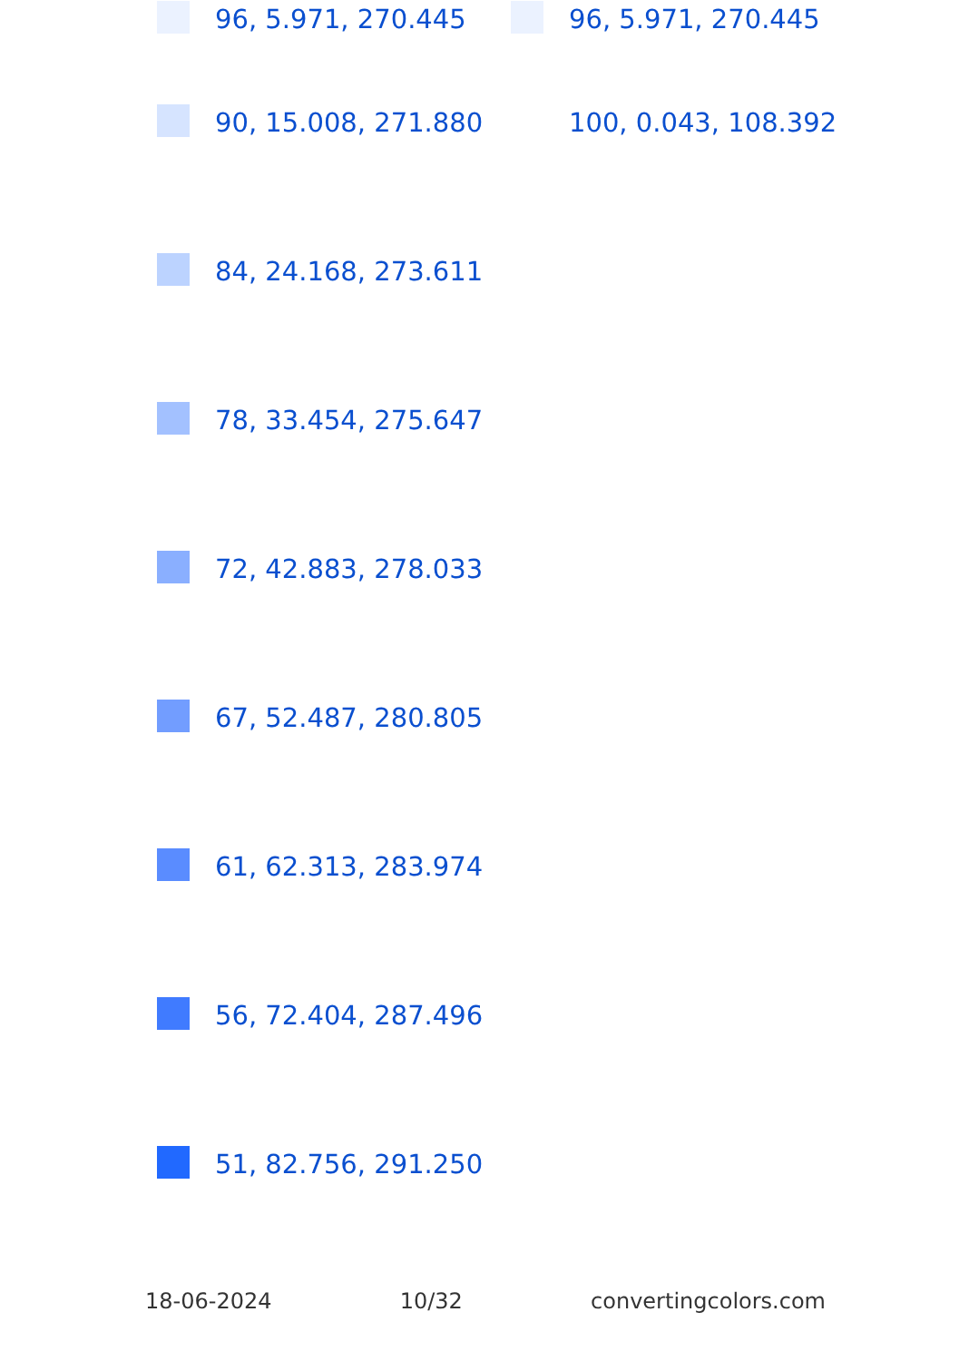96, 5.971, 270.445
90, 15.008, 271.880
84, 24.168, 273.611
78, 33.454, 275.647
72, 42.883, 278.033
67, 52.487, 280.805
61, 62.313, 283.974
56, 72.404, 287.496
51, 82.756, 291.250
96, 5.971, 270.445
100, 0.043, 108.392
18-06-2024 10/32 convertingcolors.com